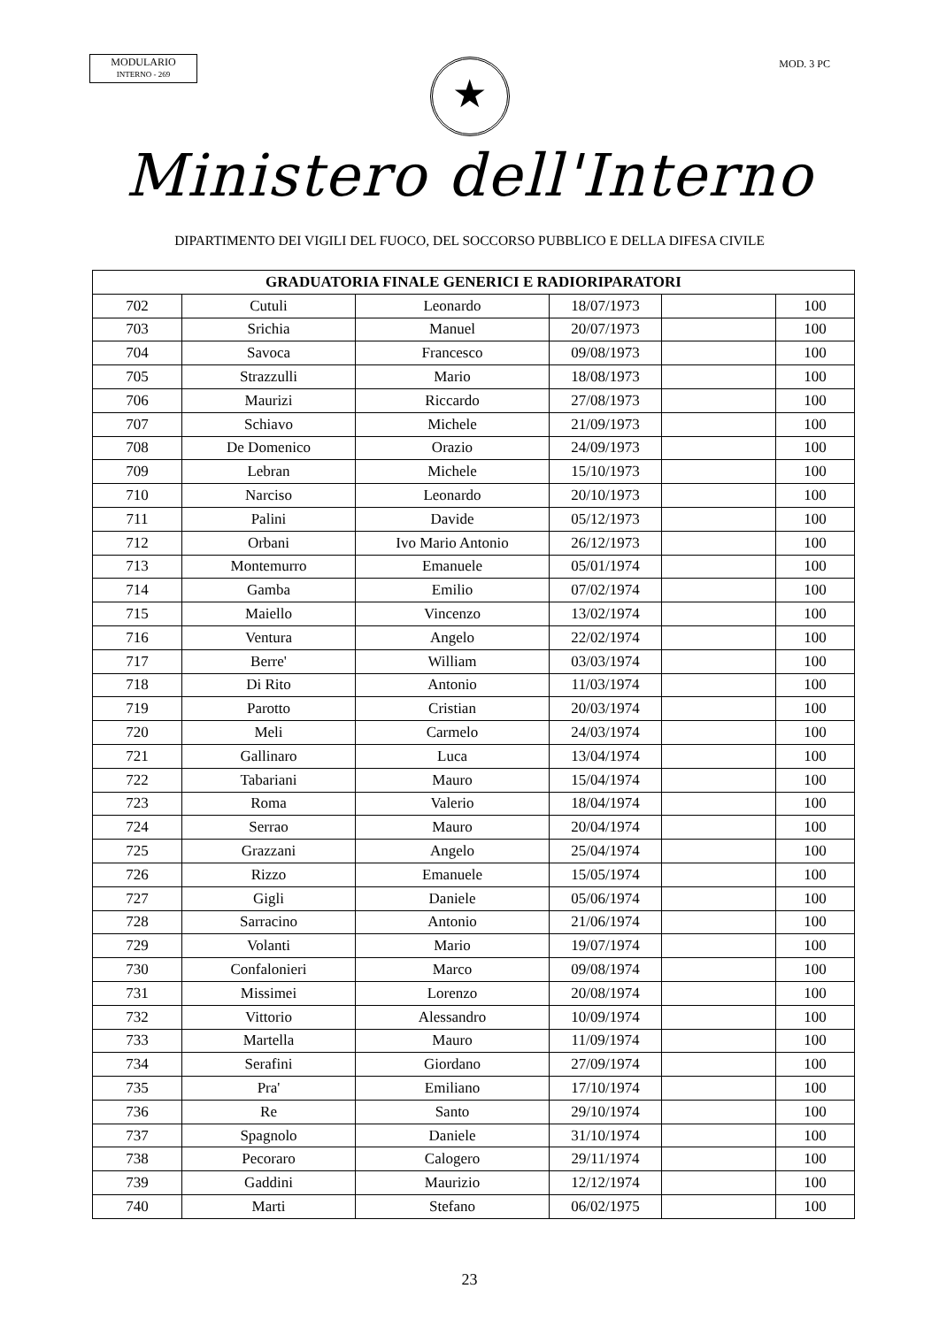MODULARIO
INTERNO - 269
MOD. 3 PC
★
Ministero dell'Interno
DIPARTIMENTO DEI VIGILI DEL FUOCO, DEL SOCCORSO PUBBLICO E DELLA DIFESA CIVILE
| GRADUATORIA FINALE GENERICI E RADIORIPARATORI | | | | | |
| --- | --- | --- | --- | --- | --- |
| 702 | Cutuli | Leonardo | 18/07/1973 | | 100 |
| 703 | Srichia | Manuel | 20/07/1973 | | 100 |
| 704 | Savoca | Francesco | 09/08/1973 | | 100 |
| 705 | Strazzulli | Mario | 18/08/1973 | | 100 |
| 706 | Maurizi | Riccardo | 27/08/1973 | | 100 |
| 707 | Schiavo | Michele | 21/09/1973 | | 100 |
| 708 | De Domenico | Orazio | 24/09/1973 | | 100 |
| 709 | Lebran | Michele | 15/10/1973 | | 100 |
| 710 | Narciso | Leonardo | 20/10/1973 | | 100 |
| 711 | Palini | Davide | 05/12/1973 | | 100 |
| 712 | Orbani | Ivo Mario Antonio | 26/12/1973 | | 100 |
| 713 | Montemurro | Emanuele | 05/01/1974 | | 100 |
| 714 | Gamba | Emilio | 07/02/1974 | | 100 |
| 715 | Maiello | Vincenzo | 13/02/1974 | | 100 |
| 716 | Ventura | Angelo | 22/02/1974 | | 100 |
| 717 | Berre' | William | 03/03/1974 | | 100 |
| 718 | Di Rito | Antonio | 11/03/1974 | | 100 |
| 719 | Parotto | Cristian | 20/03/1974 | | 100 |
| 720 | Meli | Carmelo | 24/03/1974 | | 100 |
| 721 | Gallinaro | Luca | 13/04/1974 | | 100 |
| 722 | Tabariani | Mauro | 15/04/1974 | | 100 |
| 723 | Roma | Valerio | 18/04/1974 | | 100 |
| 724 | Serrao | Mauro | 20/04/1974 | | 100 |
| 725 | Grazzani | Angelo | 25/04/1974 | | 100 |
| 726 | Rizzo | Emanuele | 15/05/1974 | | 100 |
| 727 | Gigli | Daniele | 05/06/1974 | | 100 |
| 728 | Sarracino | Antonio | 21/06/1974 | | 100 |
| 729 | Volanti | Mario | 19/07/1974 | | 100 |
| 730 | Confalonieri | Marco | 09/08/1974 | | 100 |
| 731 | Missimei | Lorenzo | 20/08/1974 | | 100 |
| 732 | Vittorio | Alessandro | 10/09/1974 | | 100 |
| 733 | Martella | Mauro | 11/09/1974 | | 100 |
| 734 | Serafini | Giordano | 27/09/1974 | | 100 |
| 735 | Pra' | Emiliano | 17/10/1974 | | 100 |
| 736 | Re | Santo | 29/10/1974 | | 100 |
| 737 | Spagnolo | Daniele | 31/10/1974 | | 100 |
| 738 | Pecoraro | Calogero | 29/11/1974 | | 100 |
| 739 | Gaddini | Maurizio | 12/12/1974 | | 100 |
| 740 | Marti | Stefano | 06/02/1975 | | 100 |
23